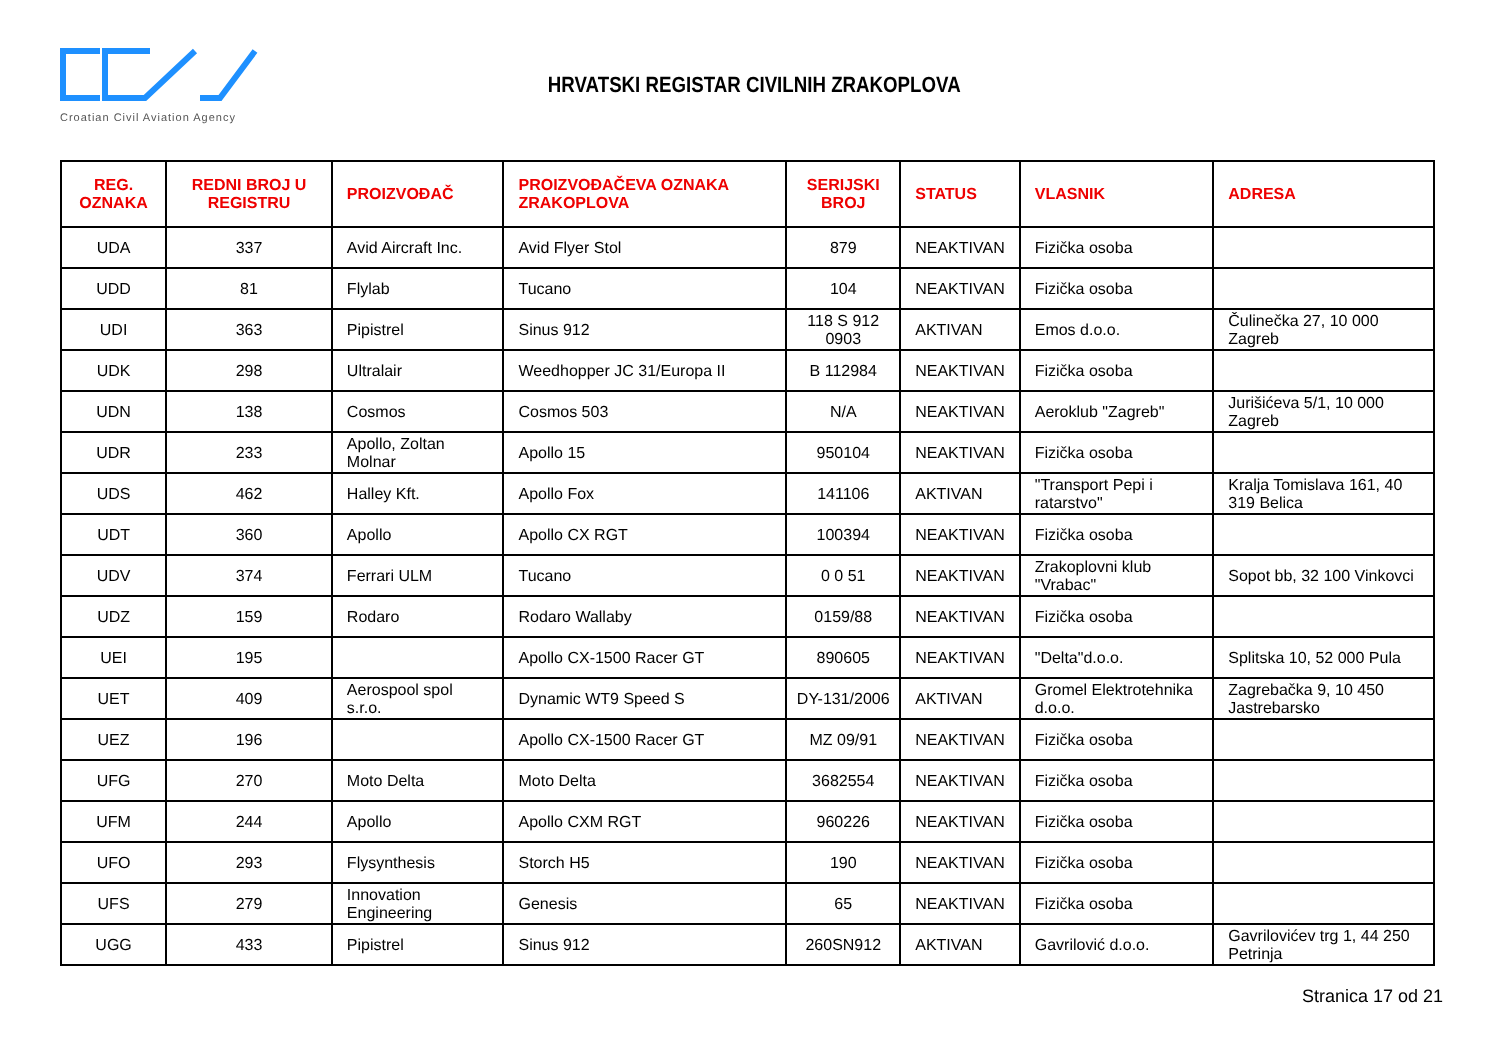Croatian Civil Aviation Agency
HRVATSKI REGISTAR CIVILNIH ZRAKOPLOVA
| REG. OZNAKA | REDNI BROJ U REGISTRU | PROIZVOĐAČ | PROIZVOĐAČEVA OZNAKA ZRAKOPLOVA | SERIJSKI BROJ | STATUS | VLASNIK | ADRESA |
| --- | --- | --- | --- | --- | --- | --- | --- |
| UDA | 337 | Avid Aircraft Inc. | Avid Flyer Stol | 879 | NEAKTIVAN | Fizička osoba | |
| UDD | 81 | Flylab | Tucano | 104 | NEAKTIVAN | Fizička osoba | |
| UDI | 363 | Pipistrel | Sinus 912 | 118 S 912 0903 | AKTIVAN | Emos d.o.o. | Čulinečka 27, 10 000 Zagreb |
| UDK | 298 | Ultralair | Weedhopper JC 31/Europa II | B 112984 | NEAKTIVAN | Fizička osoba | |
| UDN | 138 | Cosmos | Cosmos 503 | N/A | NEAKTIVAN | Aeroklub "Zagreb" | Jurišićeva 5/1, 10 000 Zagreb |
| UDR | 233 | Apollo, Zoltan Molnar | Apollo 15 | 950104 | NEAKTIVAN | Fizička osoba | |
| UDS | 462 | Halley Kft. | Apollo Fox | 141106 | AKTIVAN | "Transport Pepi i ratarstvo" | Kralja Tomislava 161, 40 319 Belica |
| UDT | 360 | Apollo | Apollo CX RGT | 100394 | NEAKTIVAN | Fizička osoba | |
| UDV | 374 | Ferrari ULM | Tucano | 0 0 51 | NEAKTIVAN | Zrakoplovni klub "Vrabac" | Sopot bb, 32 100 Vinkovci |
| UDZ | 159 | Rodaro | Rodaro Wallaby | 0159/88 | NEAKTIVAN | Fizička osoba | |
| UEI | 195 | | Apollo CX-1500 Racer GT | 890605 | NEAKTIVAN | "Delta"d.o.o. | Splitska 10, 52 000 Pula |
| UET | 409 | Aerospool spol s.r.o. | Dynamic WT9 Speed S | DY-131/2006 | AKTIVAN | Gromel Elektrotehnika d.o.o. | Zagrebačka 9, 10 450 Jastrebarsko |
| UEZ | 196 | | Apollo CX-1500 Racer GT | MZ 09/91 | NEAKTIVAN | Fizička osoba | |
| UFG | 270 | Moto Delta | Moto Delta | 3682554 | NEAKTIVAN | Fizička osoba | |
| UFM | 244 | Apollo | Apollo CXM RGT | 960226 | NEAKTIVAN | Fizička osoba | |
| UFO | 293 | Flysynthesis | Storch H5 | 190 | NEAKTIVAN | Fizička osoba | |
| UFS | 279 | Innovation Engineering | Genesis | 65 | NEAKTIVAN | Fizička osoba | |
| UGG | 433 | Pipistrel | Sinus 912 | 260SN912 | AKTIVAN | Gavrilović d.o.o. | Gavrilovićev trg 1, 44 250 Petrinja |
Stranica 17 od 21